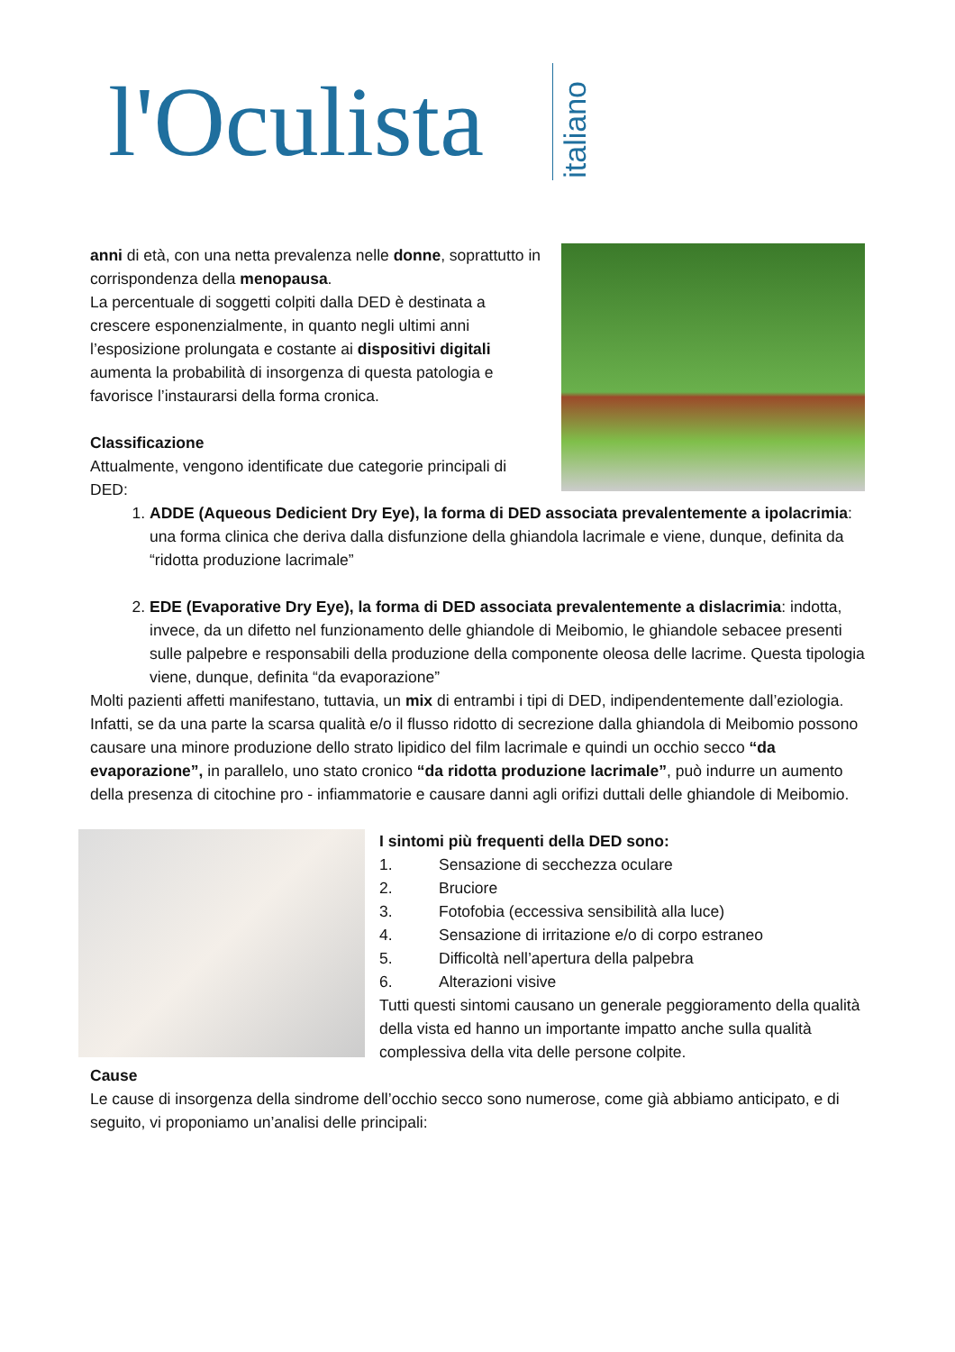l'Oculista
italiano
anni di età, con una netta prevalenza nelle donne, soprattutto in corrispondenza della menopausa.
La percentuale di soggetti colpiti dalla DED è destinata a crescere esponenzialmente, in quanto negli ultimi anni l’esposizione prolungata e costante ai dispositivi digitali aumenta la probabilità di insorgenza di questa patologia e favorisce l’instaurarsi della forma cronica.
Classificazione
Attualmente, vengono identificate due categorie principali di DED:
1. ADDE (Aqueous Dedicient Dry Eye), la forma di DED associata prevalentemente a ipolacrimia: una forma clinica che deriva dalla disfunzione della ghiandola lacrimale e viene, dunque, definita da “ridotta produzione lacrimale”
2. EDE (Evaporative Dry Eye), la forma di DED associata prevalentemente a dislacrimia: indotta, invece, da un difetto nel funzionamento delle ghiandole di Meibomio, le ghiandole sebacee presenti sulle palpebre e responsabili della produzione della componente oleosa delle lacrime. Questa tipologia viene, dunque, definita “da evaporazione”
Molti pazienti affetti manifestano, tuttavia, un mix di entrambi i tipi di DED, indipendentemente dall’eziologia. Infatti, se da una parte la scarsa qualità e/o il flusso ridotto di secrezione dalla ghiandola di Meibomio possono causare una minore produzione dello strato lipidico del film lacrimale e quindi un occhio secco “da evaporazione”, in parallelo, uno stato cronico “da ridotta produzione lacrimale”, può indurre un aumento della presenza di citochine pro - infiammatorie e causare danni agli orifizi duttali delle ghiandole di Meibomio.
I sintomi più frequenti della DED sono:
1. Sensazione di secchezza oculare
2. Bruciore
3. Fotofobia (eccessiva sensibilità alla luce)
4. Sensazione di irritazione e/o di corpo estraneo
5. Difficoltà nell’apertura della palpebra
6. Alterazioni visive
Tutti questi sintomi causano un generale peggioramento della qualità della vista ed hanno un importante impatto anche sulla qualità complessiva della vita delle persone colpite.
Cause
Le cause di insorgenza della sindrome dell’occhio secco sono numerose, come già abbiamo anticipato, e di seguito, vi proponiamo un’analisi delle principali: